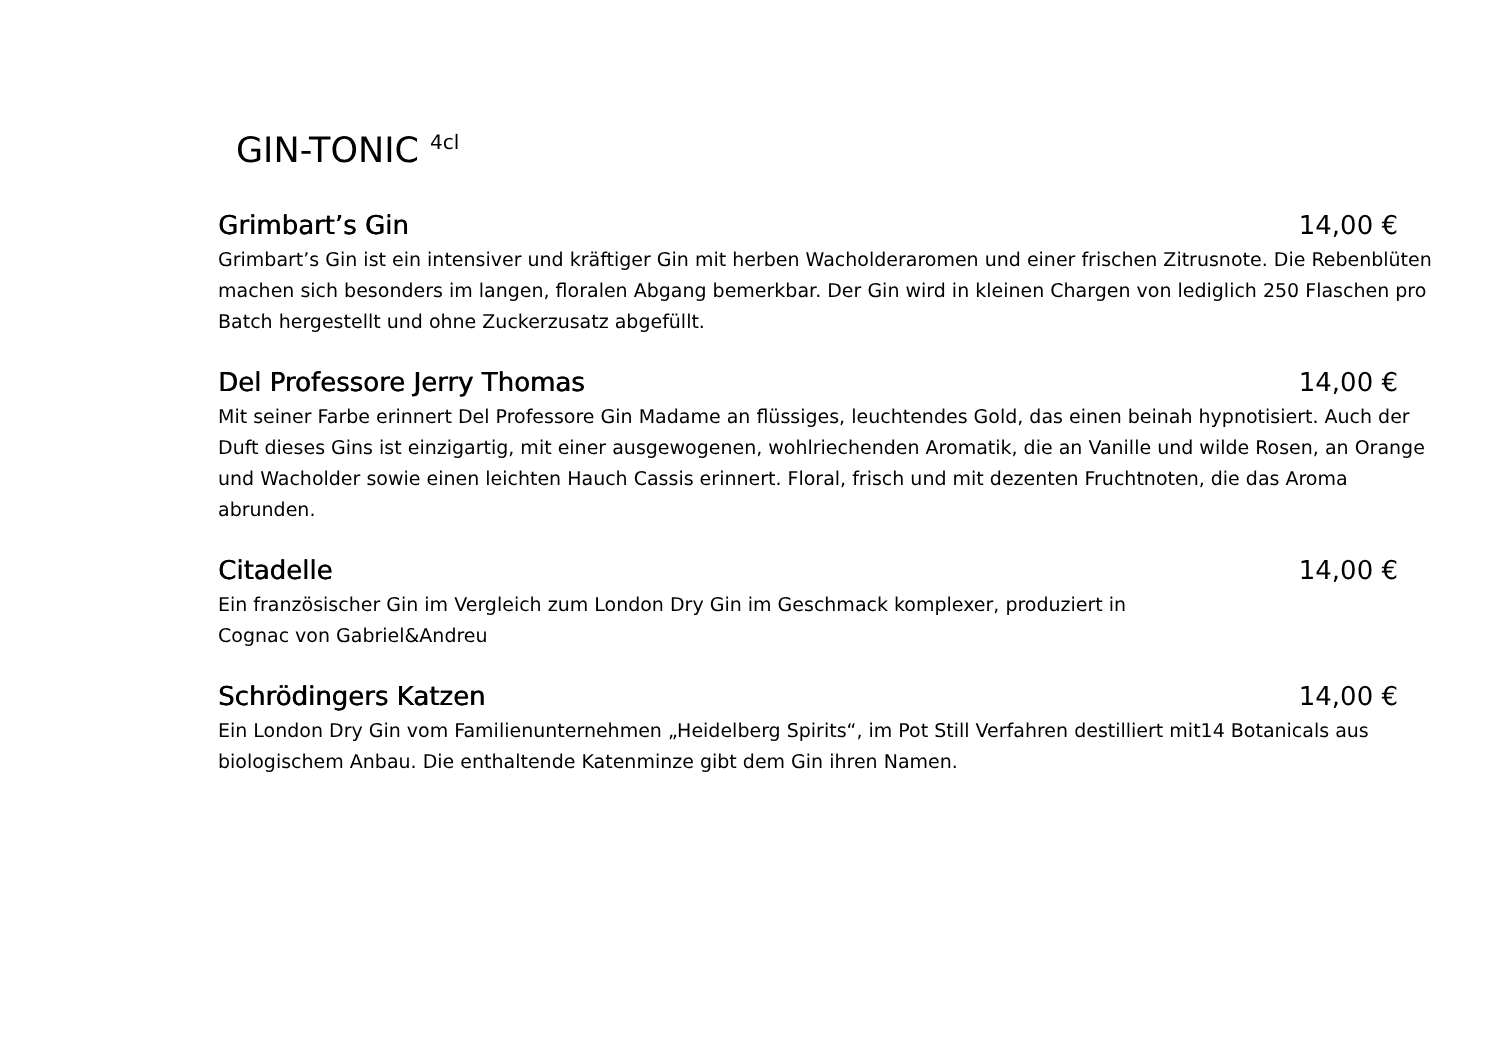GIN-TONIC <sup>4cl</sup>
Grimbart’s Gin 14,00 €
Grimbart’s Gin ist ein intensiver und kräftiger Gin mit herben Wacholderaromen und einer frischen Zitrusnote. Die Rebenblüten machen sich besonders im langen, floralen Abgang bemerkbar. Der Gin wird in kleinen Chargen von lediglich 250 Flaschen pro Batch hergestellt und ohne Zuckerzusatz abgefüllt.
Del Professore Jerry Thomas 14,00 €
Mit seiner Farbe erinnert Del Professore Gin Madame an flüssiges, leuchtendes Gold, das einen beinah hypnotisiert. Auch der Duft dieses Gins ist einzigartig, mit einer ausgewogenen, wohlriechenden Aromatik, die an Vanille und wilde Rosen, an Orange und Wacholder sowie einen leichten Hauch Cassis erinnert. Floral, frisch und mit dezenten Fruchtnoten, die das Aroma abrunden.
Citadelle 14,00 €
Ein französischer Gin im Vergleich zum London Dry Gin im Geschmack komplexer, produziert in
Cognac von Gabriel&Andreu
Schrödingers Katzen 14,00 €
Ein London Dry Gin vom Familienunternehmen „Heidelberg Spirits“, im Pot Still Verfahren destilliert mit14 Botanicals aus biologischem Anbau. Die enthaltende Katenminze gibt dem Gin ihren Namen.